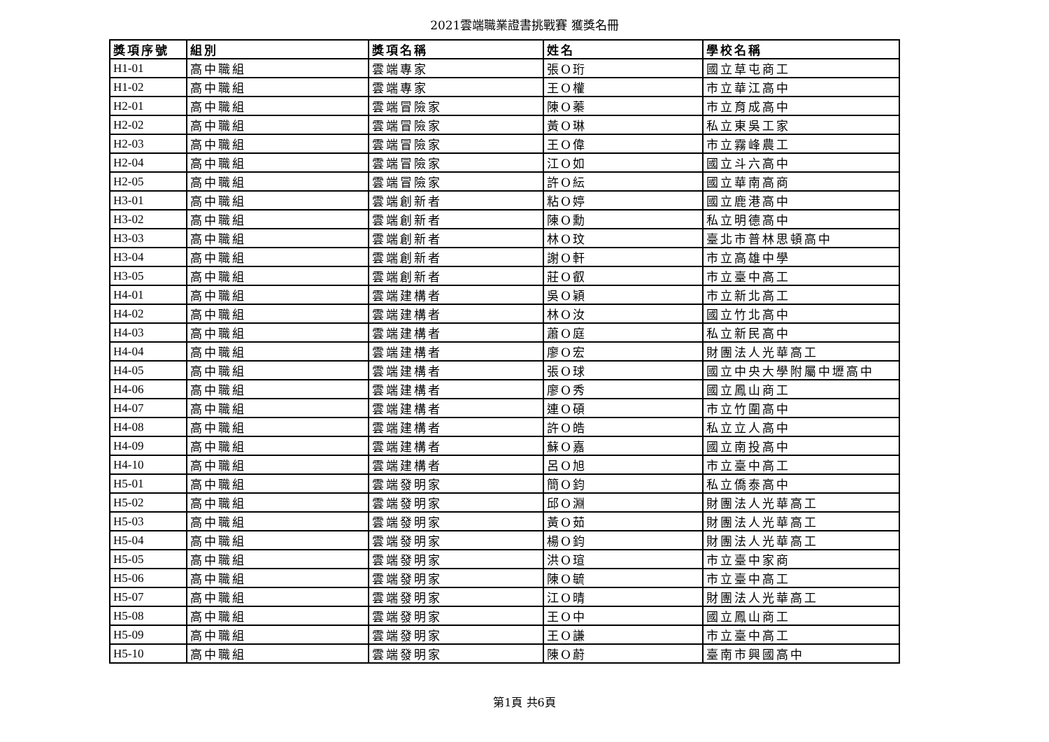2021雲端職業證書挑戰賽 獲獎名冊
| 獎項序號 | 組別 | 獎項名稱 | 姓名 | 學校名稱 |
| --- | --- | --- | --- | --- |
| H1-01 | 高中職組 | 雲端專家 | 張O珩 | 國立草屯商工 |
| H1-02 | 高中職組 | 雲端專家 | 王O權 | 市立華江高中 |
| H2-01 | 高中職組 | 雲端冒險家 | 陳O蓁 | 市立育成高中 |
| H2-02 | 高中職組 | 雲端冒險家 | 黃O琳 | 私立東吳工家 |
| H2-03 | 高中職組 | 雲端冒險家 | 王O偉 | 市立霧峰農工 |
| H2-04 | 高中職組 | 雲端冒險家 | 江O如 | 國立斗六高中 |
| H2-05 | 高中職組 | 雲端冒險家 | 許O紜 | 國立華南高商 |
| H3-01 | 高中職組 | 雲端創新者 | 粘O婷 | 國立鹿港高中 |
| H3-02 | 高中職組 | 雲端創新者 | 陳O勳 | 私立明德高中 |
| H3-03 | 高中職組 | 雲端創新者 | 林O玟 | 臺北市普林思頓高中 |
| H3-04 | 高中職組 | 雲端創新者 | 謝O軒 | 市立高雄中學 |
| H3-05 | 高中職組 | 雲端創新者 | 莊O叡 | 市立臺中高工 |
| H4-01 | 高中職組 | 雲端建構者 | 吳O穎 | 市立新北高工 |
| H4-02 | 高中職組 | 雲端建構者 | 林O汝 | 國立竹北高中 |
| H4-03 | 高中職組 | 雲端建構者 | 蕭O庭 | 私立新民高中 |
| H4-04 | 高中職組 | 雲端建構者 | 廖O宏 | 財團法人光華高工 |
| H4-05 | 高中職組 | 雲端建構者 | 張O球 | 國立中央大學附屬中壢高中 |
| H4-06 | 高中職組 | 雲端建構者 | 廖O秀 | 國立鳳山商工 |
| H4-07 | 高中職組 | 雲端建構者 | 連O碩 | 市立竹圍高中 |
| H4-08 | 高中職組 | 雲端建構者 | 許O皓 | 私立立人高中 |
| H4-09 | 高中職組 | 雲端建構者 | 蘇O嘉 | 國立南投高中 |
| H4-10 | 高中職組 | 雲端建構者 | 呂O旭 | 市立臺中高工 |
| H5-01 | 高中職組 | 雲端發明家 | 簡O鈞 | 私立僑泰高中 |
| H5-02 | 高中職組 | 雲端發明家 | 邱O淵 | 財團法人光華高工 |
| H5-03 | 高中職組 | 雲端發明家 | 黃O茹 | 財團法人光華高工 |
| H5-04 | 高中職組 | 雲端發明家 | 楊O鈞 | 財團法人光華高工 |
| H5-05 | 高中職組 | 雲端發明家 | 洪O瑄 | 市立臺中家商 |
| H5-06 | 高中職組 | 雲端發明家 | 陳O毓 | 市立臺中高工 |
| H5-07 | 高中職組 | 雲端發明家 | 江O晴 | 財團法人光華高工 |
| H5-08 | 高中職組 | 雲端發明家 | 王O中 | 國立鳳山商工 |
| H5-09 | 高中職組 | 雲端發明家 | 王O謙 | 市立臺中高工 |
| H5-10 | 高中職組 | 雲端發明家 | 陳O蔚 | 臺南市興國高中 |
第1頁 共6頁